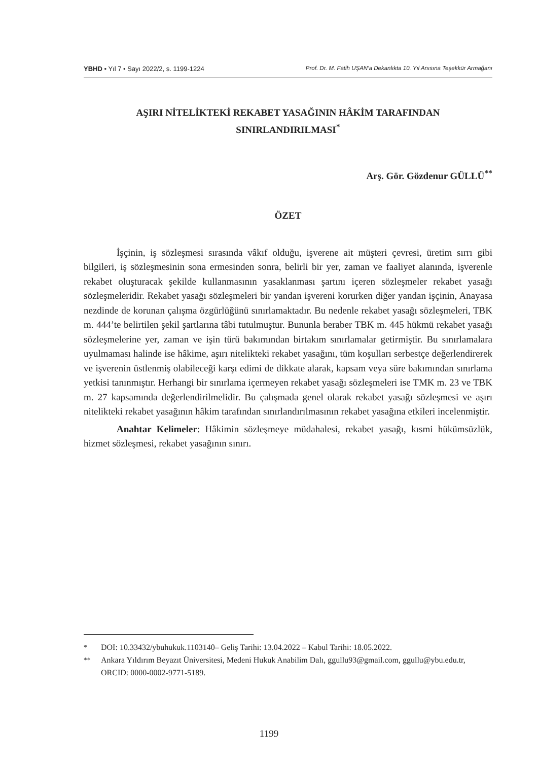YBHD • Yıl 7 • Sayı 2022/2, s. 1199-1224 Prof. Dr. M. Fatih UŞAN’a Dekanlıkta 10. Yıl Anısına Teşekkür Armağanı
AŞIRI NİTELİKTEKİ REKABET YASAĞININ HÂKİM TARAFINDAN SINIRLANDIRILMASI<sup>*</sup>
Arş. Gör. Gözdenur GÜLLÜ<sup>**</sup>
ÖZET
İşçinin, iş sözleşmesi sırasında vâkıf olduğu, işverene ait müşteri çevresi, üretim sırrı gibi bilgileri, iş sözleşmesinin sona ermesinden sonra, belirli bir yer, zaman ve faaliyet alanında, işverenle rekabet oluşturacak şekilde kullanmasının yasaklanması şartını içeren sözleşmeler rekabet yasağı sözleşmeleridir. Rekabet yasağı sözleşmeleri bir yandan işvereni korurken diğer yandan işçinin, Anayasa nezdinde de korunan çalışma özgürlüğünü sınırlamaktadır. Bu nedenle rekabet yasağı sözleşmeleri, TBK m. 444’te belirtilen şekil şartlarına tâbi tutulmuştur. Bununla beraber TBK m. 445 hükmü rekabet yasağı sözleşmelerine yer, zaman ve işin türü bakımından birtakım sınırlamalar getirmiştir. Bu sınırlamalara uyulmaması halinde ise hâkime, aşırı nitelikteki rekabet yasağını, tüm koşulları serbestçe değerlendirerek ve işverenin üstlenmiş olabileceği karşı edimi de dikkate alarak, kapsam veya süre bakımından sınırlama yetkisi tanınmıştır. Herhangi bir sınırlama içermeyen rekabet yasağı sözleşmeleri ise TMK m. 23 ve TBK m. 27 kapsamında değerlendirilmelidir. Bu çalışmada genel olarak rekabet yasağı sözleşmesi ve aşırı nitelikteki rekabet yasağının hâkim tarafından sınırlandırılmasının rekabet yasağına etkileri incelenmiştir.
Anahtar Kelimeler: Hâkimin sözleşmeye müdahalesi, rekabet yasağı, kısmi hükümsüzlük, hizmet sözleşmesi, rekabet yasağının sınırı.
<sup>*</sup> DOI: 10.33432/ybuhukuk.1103140– Geliş Tarihi: 13.04.2022 – Kabul Tarihi: 18.05.2022.
<sup>**</sup> Ankara Yıldırım Beyazıt Üniversitesi, Medeni Hukuk Anabilim Dalı, ggullu93@gmail.com, ggullu@ybu.edu.tr, ORCID: 0000-0002-9771-5189.
1199